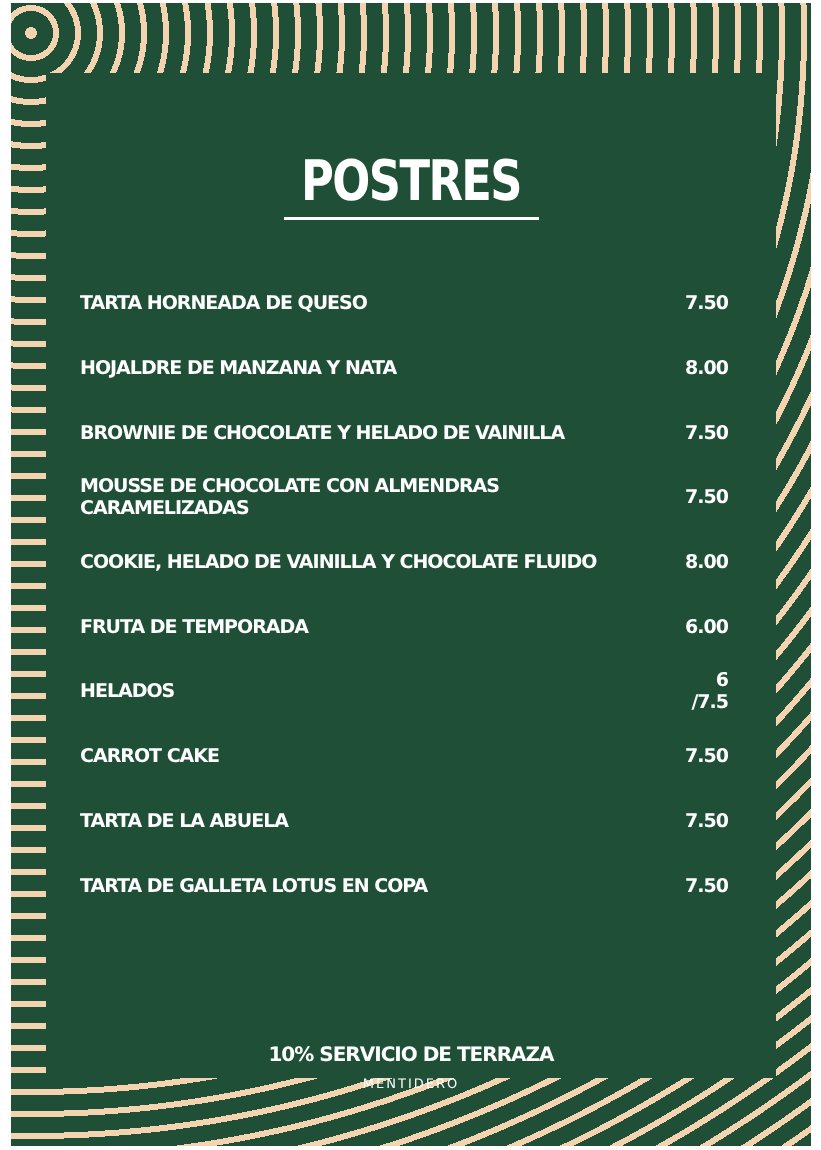POSTRES
| TARTA HORNEADA DE QUESO | 7.50 |
| HOJALDRE DE MANZANA Y NATA | 8.00 |
| BROWNIE DE CHOCOLATE Y HELADO DE VAINILLA | 7.50 |
| MOUSSE DE CHOCOLATE CON ALMENDRAS CARAMELIZADAS | 7.50 |
| COOKIE, HELADO DE VAINILLA Y CHOCOLATE FLUIDO | 8.00 |
| FRUTA DE TEMPORADA | 6.00 |
| HELADOS | 6 /7.5 |
| CARROT CAKE | 7.50 |
| TARTA DE LA ABUELA | 7.50 |
| TARTA DE GALLETA LOTUS EN COPA | 7.50 |
10% SERVICIO DE TERRAZA
MENTIDERO